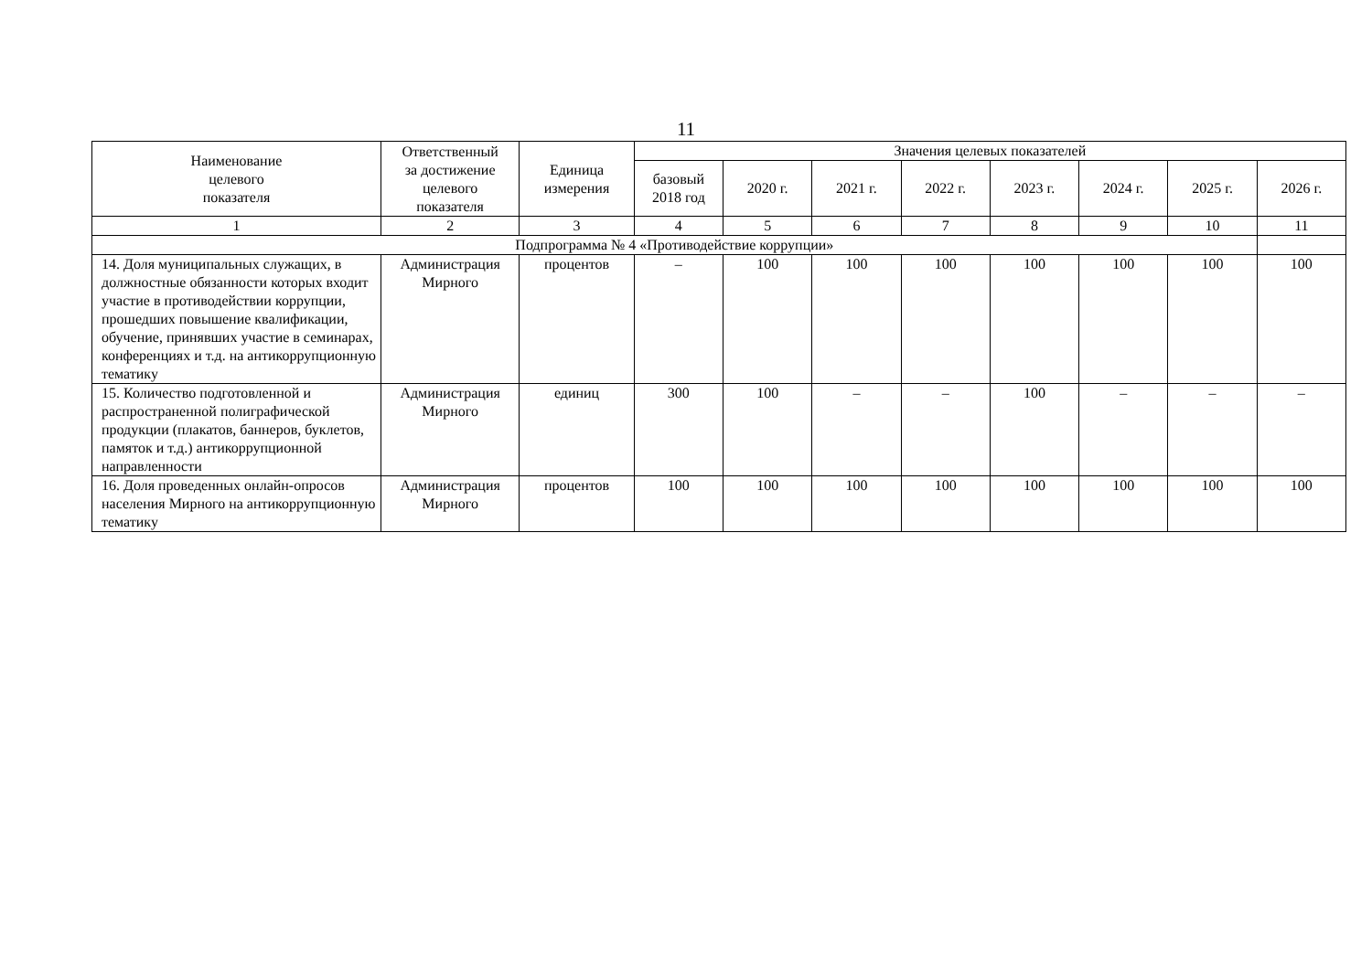11
| Наименование целевого показателя | Ответственный за достижение целевого показателя | Единица измерения | Значения целевых показателей | | | | | | | |
| --- | --- | --- | --- | --- | --- | --- | --- | --- | --- | --- |
| | | | базовый 2018 год | 2020 г. | 2021 г. | 2022 г. | 2023 г. | 2024 г. | 2025 г. | 2026 г. |
| 1 | 2 | 3 | 4 | 5 | 6 | 7 | 8 | 9 | 10 | 11 |
| Подпрограмма № 4 «Противодействие коррупции» | | | | | | | | | | |
| 14. Доля муниципальных служащих, в должностные обязанности которых входит участие в противодействии коррупции, прошедших повышение квалификации, обучение, принявших участие в семинарах, конференциях и т.д. на антикоррупционную тематику | Администрация Мирного | процентов | – | 100 | 100 | 100 | 100 | 100 | 100 | 100 |
| 15. Количество подготовленной и распространенной полиграфической продукции (плакатов, баннеров, буклетов, памяток и т.д.) антикоррупционной направленности | Администрация Мирного | единиц | 300 | 100 | – | – | 100 | – | – | – |
| 16. Доля проведенных онлайн-опросов населения Мирного на антикоррупционную тематику | Администрация Мирного | процентов | 100 | 100 | 100 | 100 | 100 | 100 | 100 | 100 |